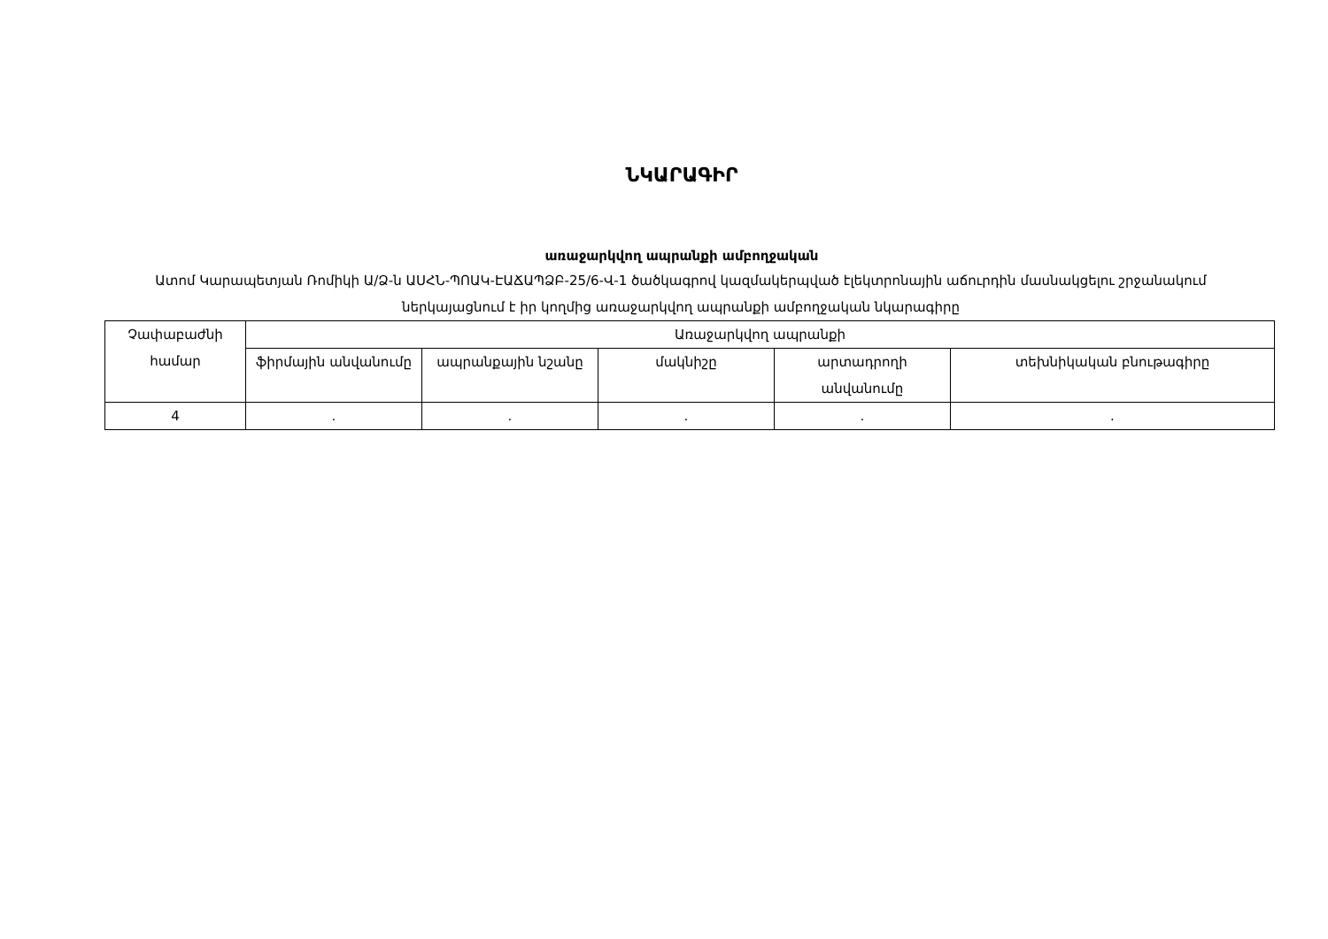ՆԿԱՐԱԳԻՐ
առաջարկվող ապրանքի ամբողջական
Ատոմ Կարապետյան Ռոմիկի Ա/Ձ-ն ԱՍՀՆ-ՊՈԱԿ-ԷԱՃԱՊՁԲ-25/6-Վ-1 ծածկագրով կազմակերպված էլեկտրոնային աճուրդին մասնակցելու շրջանակում ներկայացնում է իր կողմից առաջարկվող ապրանքի ամբողջական նկարագիրը
| Չափաբաժնի համար | Առաջարկվող ապրանքի | | | | |
| --- | --- | --- | --- | --- | --- |
| | ֆիրմային անվանումը | ապրանքային նշանը | մակնիշը | արտադրողի անվանումը | տեխնիկական բնութագիրը |
| 4 | . | . | . | . | . |